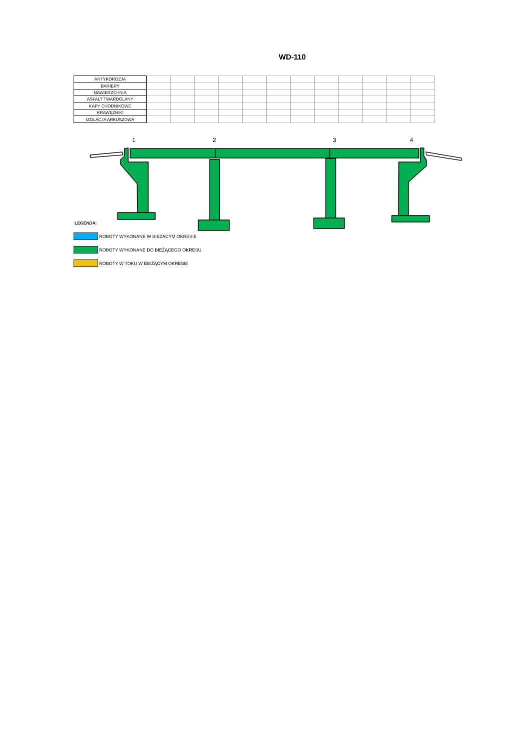WD-110
| ANTYKOROZJA | | | | | | | | | | | | |
| BARIERY | | | | | | | | | | | | |
| NAWIERZCHNIA | | | | | | | | | | | | |
| ASFALT TWARDOLANY | | | | | | | | | | | | |
| KAPY CHODNIKOWE | | | | | | | | | | | | |
| KRAWĘŻNIKI | | | | | | | | | | | | |
| IZOLACJA ARKUSZOWA | | | | | | | | | | | | |
1
2
3
4
LEGENDA:
ROBOTY WYKONANE W BIEŻĄCYM OKRESIE
ROBOTY WYKONANE DO BIEŻĄCEGO OKRESU
ROBOTY W TOKU W BIEŻĄCYM OKRESIE